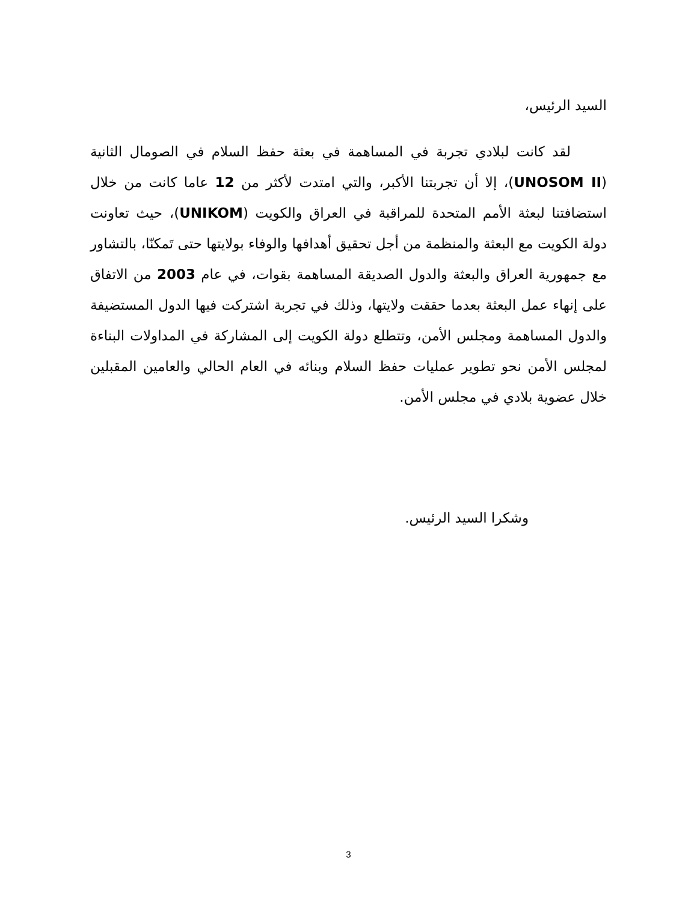السيد الرئيس،
لقد كانت لبلادي تجربة في المساهمة في بعثة حفظ السلام في الصومال الثانية (UNOSOM II)، إلا أن تجربتنا الأكبر، والتي امتدت لأكثر من 12 عاما كانت من خلال استضافتنا لبعثة الأمم المتحدة للمراقبة في العراق والكويت (UNIKOM)، حيث تعاونت دولة الكويت مع البعثة والمنظمة من أجل تحقيق أهدافها والوفاء بولايتها حتى تَمكنّا، بالتشاور مع جمهورية العراق والبعثة والدول الصديقة المساهمة بقوات، في عام 2003 من الاتفاق على إنهاء عمل البعثة بعدما حققت ولايتها، وذلك في تجربة اشتركت فيها الدول المستضيفة والدول المساهمة ومجلس الأمن، وتتطلع دولة الكويت إلى المشاركة في المداولات البناءة لمجلس الأمن نحو تطوير عمليات حفظ السلام وبنائه في العام الحالي والعامين المقبلين خلال عضوية بلادي في مجلس الأمن.
وشكرا السيد الرئيس.
3